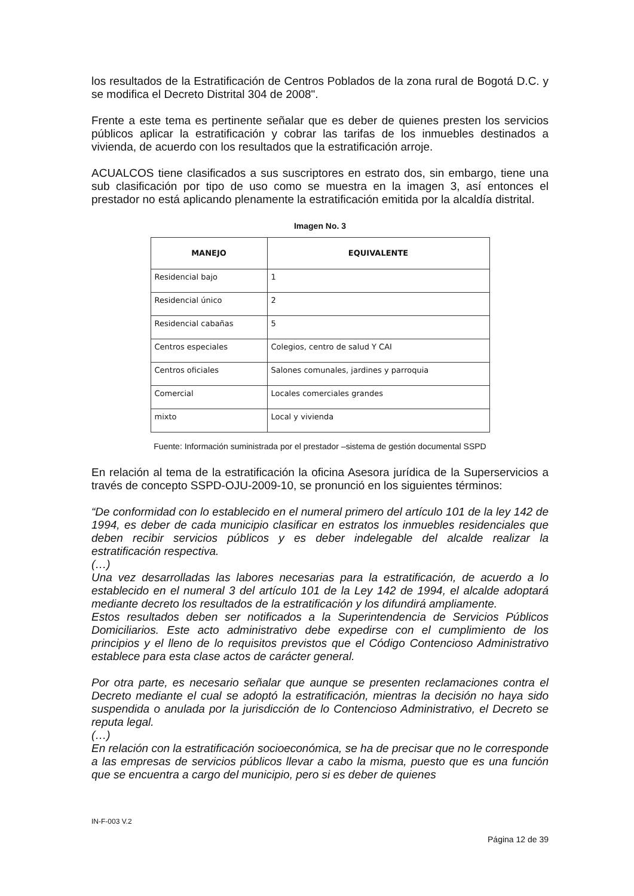los resultados de la Estratificación de Centros Poblados de la zona rural de Bogotá D.C. y se modifica el Decreto Distrital 304 de 2008".
Frente a este tema es pertinente señalar que es deber de quienes presten los servicios públicos aplicar la estratificación y cobrar las tarifas de los inmuebles destinados a vivienda, de acuerdo con los resultados que la estratificación arroje.
ACUALCOS tiene clasificados a sus suscriptores en estrato dos, sin embargo, tiene una sub clasificación por tipo de uso como se muestra en la imagen 3, así entonces el prestador no está aplicando plenamente la estratificación emitida por la alcaldía distrital.
Imagen No. 3
| MANEJO | EQUIVALENTE |
| --- | --- |
| Residencial bajo | 1 |
| Residencial único | 2 |
| Residencial cabañas | 5 |
| Centros especiales | Colegios, centro de salud Y CAI |
| Centros oficiales | Salones comunales, jardines y parroquia |
| Comercial | Locales comerciales grandes |
| mixto | Local y vivienda |
Fuente: Información suministrada por el prestador –sistema de gestión documental SSPD
En relación al tema de la estratificación la oficina Asesora jurídica de la Superservicios a través de concepto SSPD-OJU-2009-10, se pronunció en los siguientes términos:
“De conformidad con lo establecido en el numeral primero del artículo 101 de la ley 142 de 1994, es deber de cada municipio clasificar en estratos los inmuebles residenciales que deben recibir servicios públicos y es deber indelegable del alcalde realizar la estratificación respectiva.
(…)
Una vez desarrolladas las labores necesarias para la estratificación, de acuerdo a lo establecido en el numeral 3 del artículo 101 de la Ley 142 de 1994, el alcalde adoptará mediante decreto los resultados de la estratificación y los difundirá ampliamente.
Estos resultados deben ser notificados a la Superintendencia de Servicios Públicos Domiciliarios. Este acto administrativo debe expedirse con el cumplimiento de los principios y el lleno de lo requisitos previstos que el Código Contencioso Administrativo establece para esta clase actos de carácter general.
Por otra parte, es necesario señalar que aunque se presenten reclamaciones contra el Decreto mediante el cual se adoptó la estratificación, mientras la decisión no haya sido suspendida o anulada por la jurisdicción de lo Contencioso Administrativo, el Decreto se reputa legal.
(…)
En relación con la estratificación socioeconómica, se ha de precisar que no le corresponde a las empresas de servicios públicos llevar a cabo la misma, puesto que es una función que se encuentra a cargo del municipio, pero si es deber de quienes
IN-F-003 V.2
Página 12 de 39